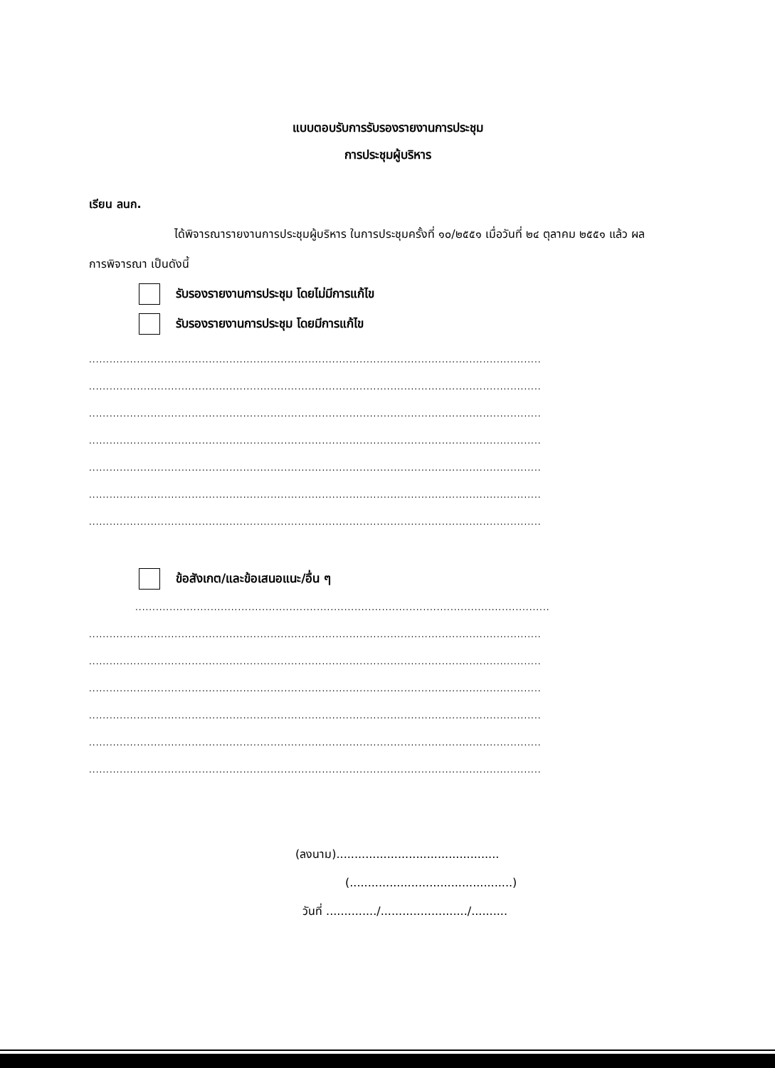แบบตอบรับการรับรองรายงานการประชุม
การประชุมผู้บริหาร
เรียน ลนก.
ได้พิจารณารายงานการประชุมผู้บริหาร ในการประชุมครั้งที่ ๑๐/๒๕๕๑ เมื่อวันที่ ๒๔ ตุลาคม ๒๕๕๑ แล้ว ผลการพิจารณา เป็นดังนี้
รับรองรายงานการประชุม โดยไม่มีการแก้ไข
รับรองรายงานการประชุม โดยมีการแก้ไข
....................................................................................................................................
....................................................................................................................................
....................................................................................................................................
....................................................................................................................................
....................................................................................................................................
....................................................................................................................................
....................................................................................................................................
ข้อสังเกต/และข้อเสนอแนะ/อื่น ๆ
.........................................................................................................................
....................................................................................................................................
....................................................................................................................................
....................................................................................................................................
....................................................................................................................................
....................................................................................................................................
....................................................................................................................................
(ลงนาม).............................................
(.............................................)
วันที่ ............../......................../..........